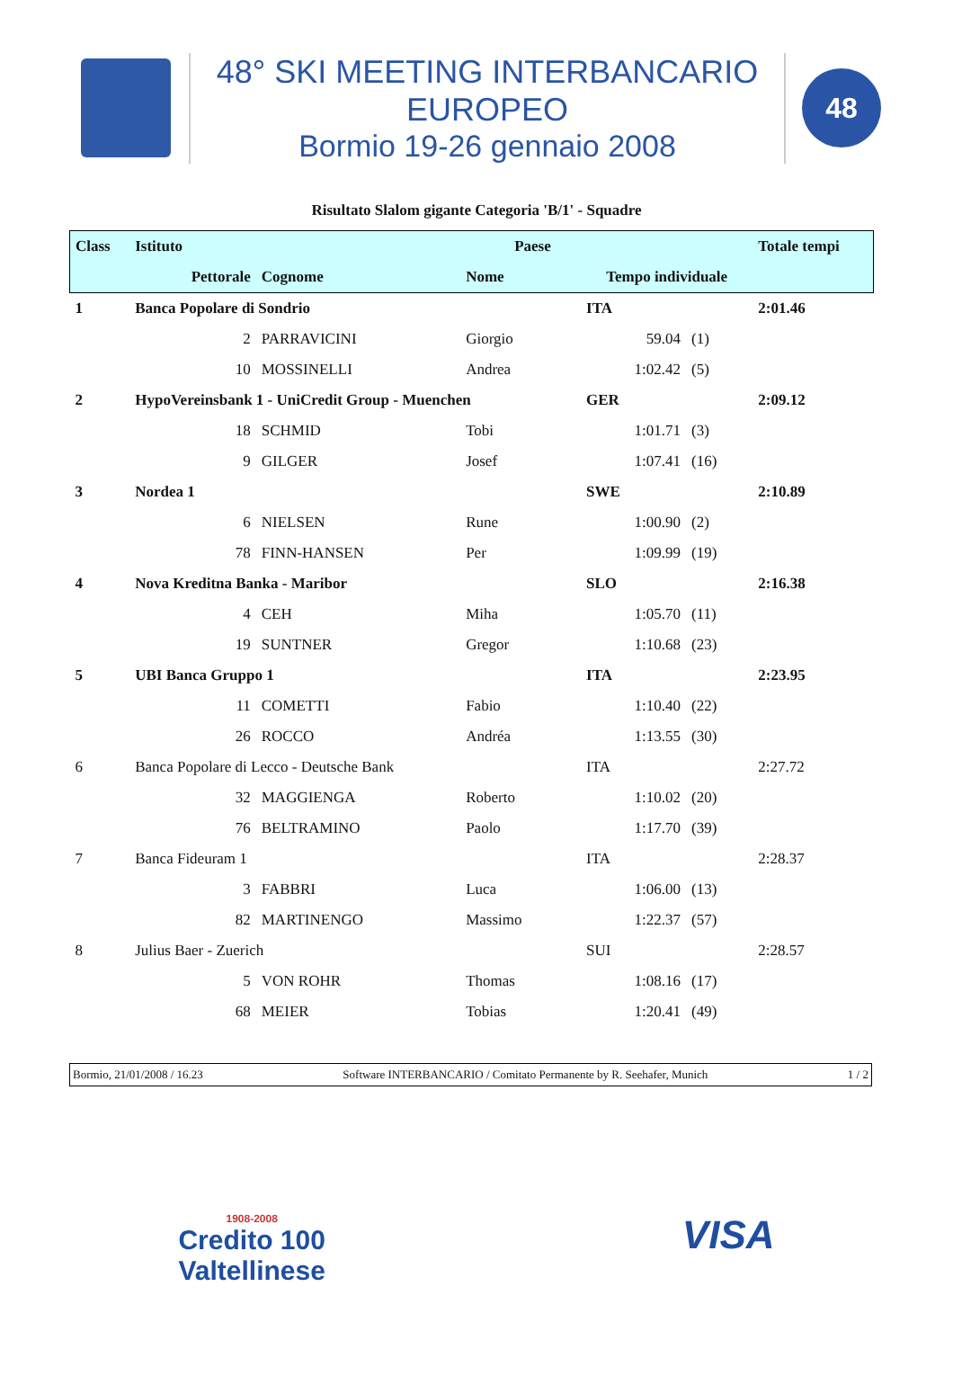48° SKI MEETING INTERBANCARIO EUROPEO
Bormio 19-26 gennaio 2008
48
Risultato Slalom gigante Categoria 'B/1' - Squadre
| Class | Istituto | | | Paese | | | Totale tempi |
| --- | --- | --- | --- | --- | --- | --- | --- |
| | Pettorale | | Cognome | Nome | Tempo individuale | | |
| 1 | Banca Popolare di Sondrio | | | | ITA | | 2:01.46 |
| | | 2 | PARRAVICINI | Giorgio | 59.04 | (1) | |
| | | 10 | MOSSINELLI | Andrea | 1:02.42 | (5) | |
| 2 | HypoVereinsbank 1 - UniCredit Group - Muenchen | | | | GER | | 2:09.12 |
| | | 18 | SCHMID | Tobi | 1:01.71 | (3) | |
| | | 9 | GILGER | Josef | 1:07.41 | (16) | |
| 3 | Nordea 1 | | | | SWE | | 2:10.89 |
| | | 6 | NIELSEN | Rune | 1:00.90 | (2) | |
| | | 78 | FINN-HANSEN | Per | 1:09.99 | (19) | |
| 4 | Nova Kreditna Banka - Maribor | | | | SLO | | 2:16.38 |
| | | 4 | CEH | Miha | 1:05.70 | (11) | |
| | | 19 | SUNTNER | Gregor | 1:10.68 | (23) | |
| 5 | UBI Banca Gruppo 1 | | | | ITA | | 2:23.95 |
| | | 11 | COMETTI | Fabio | 1:10.40 | (22) | |
| | | 26 | ROCCO | Andréa | 1:13.55 | (30) | |
| 6 | Banca Popolare di Lecco - Deutsche Bank | | | | ITA | | 2:27.72 |
| | | 32 | MAGGIENGA | Roberto | 1:10.02 | (20) | |
| | | 76 | BELTRAMINO | Paolo | 1:17.70 | (39) | |
| 7 | Banca Fideuram 1 | | | | ITA | | 2:28.37 |
| | | 3 | FABBRI | Luca | 1:06.00 | (13) | |
| | | 82 | MARTINENGO | Massimo | 1:22.37 | (57) | |
| 8 | Julius Baer - Zuerich | | | | SUI | | 2:28.57 |
| | | 5 | VON ROHR | Thomas | 1:08.16 | (17) | |
| | | 68 | MEIER | Tobias | 1:20.41 | (49) | |
Bormio, 21/01/2008 / 16.23 Software INTERBANCARIO / Comitato Permanente by R. Seehafer, Munich 1 / 2
1908-2008
Credito 100
Valtellinese
VISA